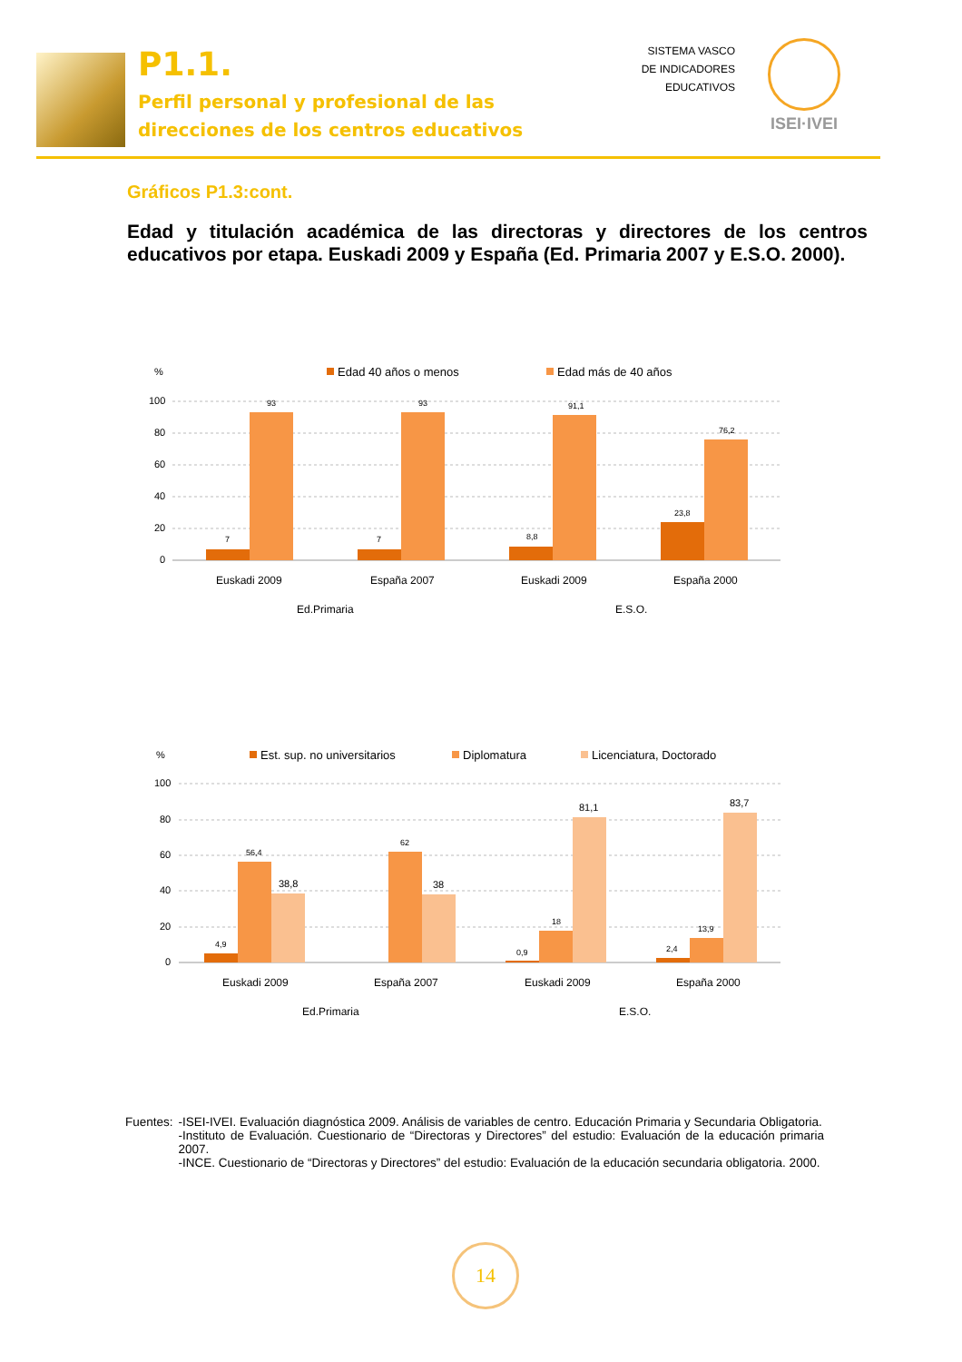P1.1.
Perfil personal y profesional de las
direcciones de los centros educativos
SISTEMA VASCO
DE INDICADORES
EDUCATIVOS
ISEI·IVEI
Gráficos P1.3:cont.
Edad y titulación académica de las directoras y directores de los centros educativos por etapa. Euskadi 2009 y España (Ed. Primaria 2007 y E.S.O. 2000).
%
Edad 40 años o menos
Edad más de 40 años
100
80
60
40
20
0
7
93
7
93
8,8
91,1
23,8
76,2
Euskadi 2009
España 2007
Euskadi 2009
España 2000
Ed.Primaria
E.S.O.
%
Est. sup. no universitarios
Diplomatura
Licenciatura, Doctorado
100
80
60
40
20
0
4,9
56,4
38,8
62
38
0,9
18
81,1
2,4
13,9
83,7
Euskadi 2009
España 2007
Euskadi 2009
España 2000
Ed.Primaria
E.S.O.
Fuentes: -ISEI-IVEI. Evaluación diagnóstica 2009. Análisis de variables de centro. Educación Primaria y Secundaria Obligatoria.
-Instituto de Evaluación. Cuestionario de “Directoras y Directores” del estudio: Evaluación de la educación primaria 2007.
-INCE. Cuestionario de “Directoras y Directores” del estudio: Evaluación de la educación secundaria obligatoria. 2000.
14